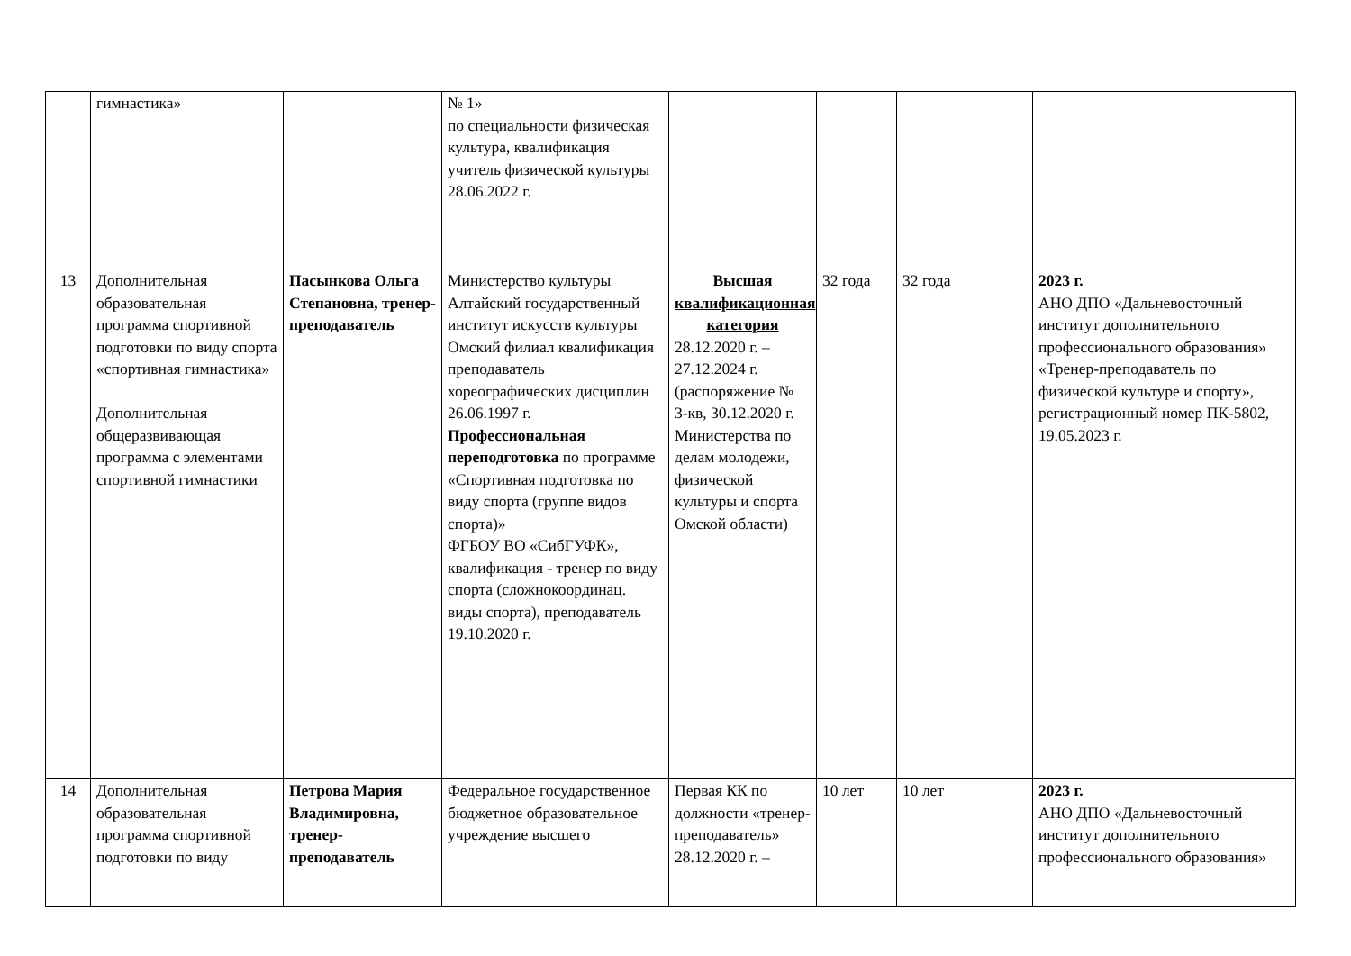| | гимнастика» | | № 1» по специальности физическая культура, квалификация учитель физической культуры 28.06.2022 г. | | | | |
| 13 | Дополнительная образовательная программа спортивной подготовки по виду спорта «спортивная гимнастика» Дополнительная общеразвивающая программа с элементами спортивной гимнастики | Пасынкова Ольга Степановна, тренер-преподаватель | Министерство культуры Алтайский государственный институт искусств культуры Омский филиал квалификация преподаватель хореографических дисциплин 26.06.1997 г. Профессиональная переподготовка по программе «Спортивная подготовка по виду спорта (группе видов спорта)» ФГБОУ ВО «СибГУФК», квалификация - тренер по виду спорта (сложнокоординац. виды спорта), преподаватель 19.10.2020 г. | Высшая квалификационная категория 28.12.2020 г. – 27.12.2024 г. (распоряжение № 3-кв, 30.12.2020 г. Министерства по делам молодежи, физической культуры и спорта Омской области) | 32 года | 32 года | 2023 г. АНО ДПО «Дальневосточный институт дополнительного профессионального образования» «Тренер-преподаватель по физической культуре и спорту», регистрационный номер ПК-5802, 19.05.2023 г. |
| 14 | Дополнительная образовательная программа спортивной подготовки по виду | Петрова Мария Владимировна, тренер-преподаватель | Федеральное государственное бюджетное образовательное учреждение высшего | Первая КК по должности «тренер-преподаватель» 28.12.2020 г. – | 10 лет | 10 лет | 2023 г. АНО ДПО «Дальневосточный институт дополнительного профессионального образования» |